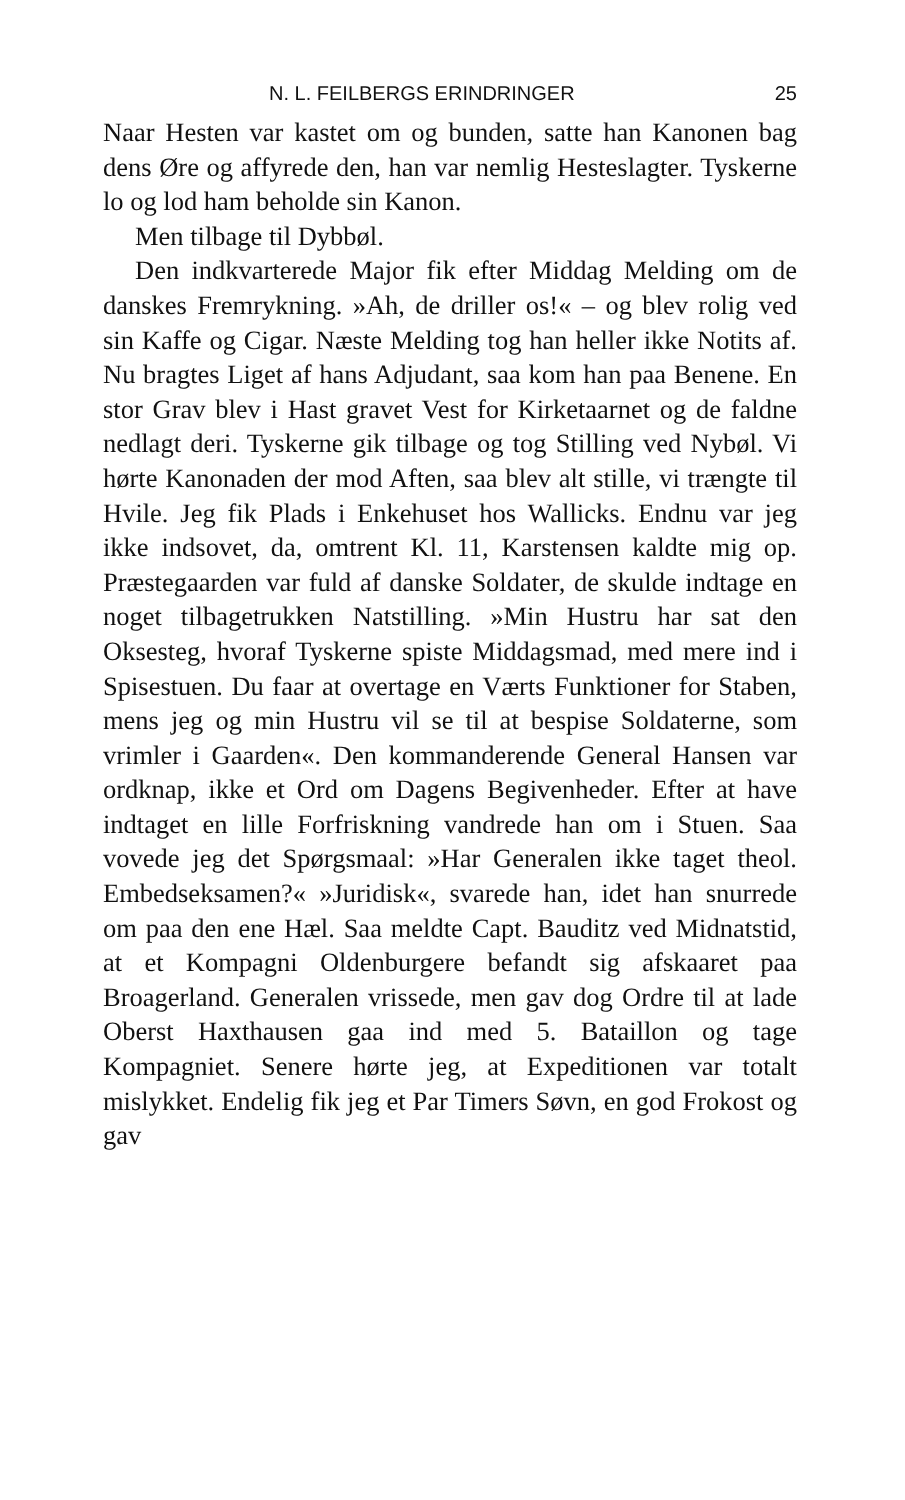N. L. FEILBERGS ERINDRINGER 25
Naar Hesten var kastet om og bunden, satte han Kanonen bag dens Øre og affyrede den, han var nemlig Hesteslagter. Tyskerne lo og lod ham beholde sin Kanon.
Men tilbage til Dybbøl.
Den indkvarterede Major fik efter Middag Melding om de danskes Fremrykning. »Ah, de driller os!« – og blev rolig ved sin Kaffe og Cigar. Næste Melding tog han heller ikke Notits af. Nu bragtes Liget af hans Adjudant, saa kom han paa Benene. En stor Grav blev i Hast gravet Vest for Kirketaarnet og de faldne nedlagt deri. Tyskerne gik tilbage og tog Stil­ling ved Nybøl. Vi hørte Kanonaden der mod Aften, saa blev alt stille, vi trængte til Hvile. Jeg fik Plads i Enkehuset hos Wallicks. Endnu var jeg ikke ind­sovet, da, omtrent Kl. 11, Karstensen kaldte mig op. Præstegaarden var fuld af danske Soldater, de skulde indtage en noget tilbagetrukken Natstilling. »Min Hustru har sat den Oksesteg, hvoraf Tyskerne spiste Middagsmad, med mere ind i Spisestuen. Du faar at overtage en Værts Funktioner for Staben, mens jeg og min Hustru vil se til at bespise Soldaterne, som vrimler i Gaarden«. Den kommanderende General Hansen var ordknap, ikke et Ord om Dagens Be­givenheder. Efter at have indtaget en lille Forfrisk­ning vandrede han om i Stuen. Saa vovede jeg det Spørgsmaal: »Har Generalen ikke taget theol. Embeds­eksamen?« »Juridisk«, svarede han, idet han snurrede om paa den ene Hæl. Saa meldte Capt. Bauditz ved Midnatstid, at et Kompagni Oldenburgere befandt sig afskaaret paa Broagerland. Generalen vrissede, men gav dog Ordre til at lade Oberst Haxthausen gaa ind med 5. Bataillon og tage Kompagniet. Senere hørte jeg, at Expeditionen var totalt mislykket. Endelig fik jeg et Par Timers Søvn, en god Frokost og gav